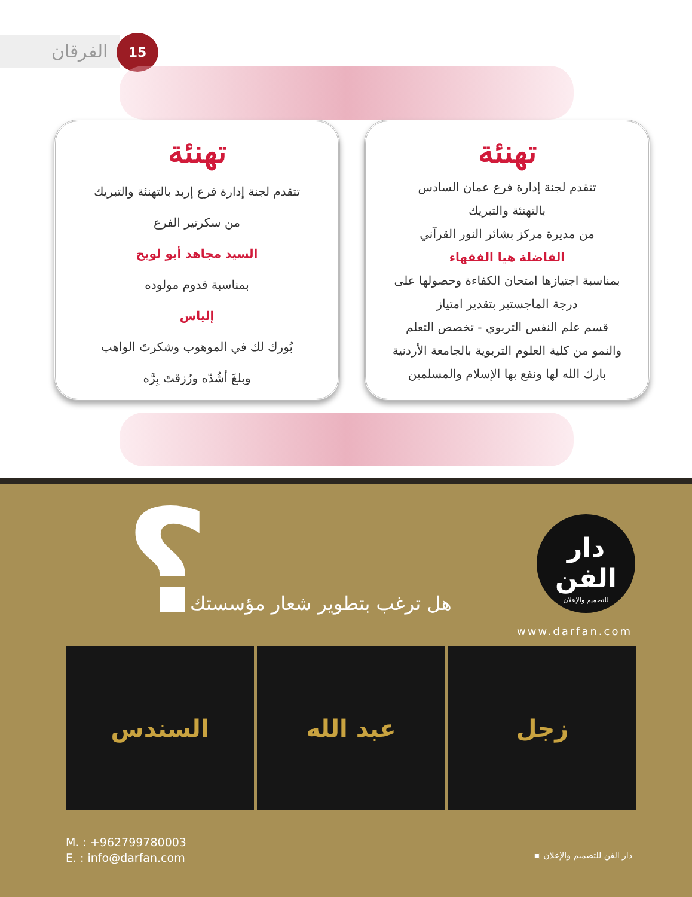الفرقان 15
تهنئة
تتقدم لجنة إدارة فرع عمان السادس
بالتهنئة والتبريك
من مديرة مركز بشائر النور القرآني
الفاضلة هيا الفقهاء
بمناسبة اجتيازها امتحان الكفاءة وحصولها على
درجة الماجستير بتقدير امتياز
قسم علم النفس التربوي - تخصص التعلم
والنمو من كلية العلوم التربوية بالجامعة الأردنية
بارك الله لها ونفع بها الإسلام والمسلمين
تهنئة
تتقدم لجنة إدارة فرع إربد بالتهنئة والتبريك
من سكرتير الفرع
السيد مجاهد أبو لويح
بمناسبة قدوم مولوده
إلياس
بُورك لك في الموهوب وشكرتَ الواهب
وبلغَ أشُدّه ورُزقتَ بِرَّه
؟ هل ترغب بتطوير شعار مؤسستك
دار الفن
للتصميم والإعلان
www.darfan.com
زجل عبد الله السندس
M. : +962799780003
E. : info@darfan.com
دار الفن للتصميم والإعلان ▣